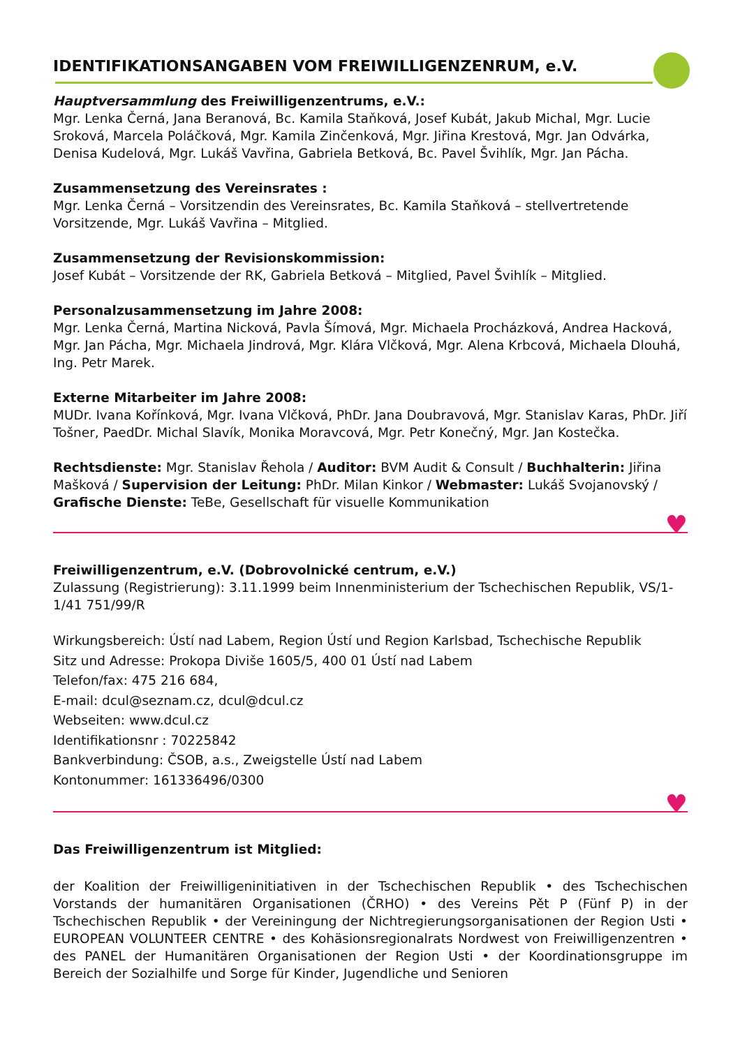IDENTIFIKATIONSANGABEN VOM FREIWILLIGENZENRUM, e.V.
Hauptversammlung des Freiwilligenzentrums, e.V.:
Mgr. Lenka Černá, Jana Beranová, Bc. Kamila Staňková, Josef Kubát, Jakub Michal, Mgr. Lucie Sroková, Marcela Poláčková, Mgr. Kamila Zinčenková, Mgr. Jiřina Krestová, Mgr. Jan Odvárka, Denisa Kudelová, Mgr. Lukáš Vavřina, Gabriela Betková, Bc. Pavel Švihlík, Mgr. Jan Pácha.
Zusammensetzung des Vereinsrates :
Mgr. Lenka Černá – Vorsitzendin des Vereinsrates, Bc. Kamila Staňková – stellvertretende Vorsitzende, Mgr. Lukáš Vavřina – Mitglied.
Zusammensetzung der Revisionskommission:
Josef Kubát – Vorsitzende der RK, Gabriela Betková – Mitglied, Pavel Švihlík – Mitglied.
Personalzusammensetzung im Jahre 2008:
Mgr. Lenka Černá, Martina Nicková, Pavla Šímová, Mgr. Michaela Procházková, Andrea Hacková, Mgr. Jan Pácha, Mgr. Michaela Jindrová, Mgr. Klára Vlčková, Mgr. Alena Krbcová, Michaela Dlouhá, Ing. Petr Marek.
Externe Mitarbeiter im Jahre 2008:
MUDr. Ivana Kořínková, Mgr. Ivana Vlčková, PhDr. Jana Doubravová, Mgr. Stanislav Karas, PhDr. Jiří Tošner, PaedDr. Michal Slavík, Monika Moravcová, Mgr. Petr Konečný, Mgr. Jan Kostečka.
Rechtsdienste: Mgr. Stanislav Řehola / Auditor: BVM Audit & Consult / Buchhalterin: Jiřina Mašková / Supervision der Leitung: PhDr. Milan Kinkor / Webmaster: Lukáš Svojanovský / Grafische Dienste: TeBe, Gesellschaft für visuelle Kommunikation
♥
Freiwilligenzentrum, e.V. (Dobrovolnické centrum, e.V.)
Zulassung (Registrierung): 3.11.1999 beim Innenministerium der Tschechischen Republik, VS/1-1/41 751/99/R
Wirkungsbereich: Ústí nad Labem, Region Ústí und Region Karlsbad, Tschechische Republik
Sitz und Adresse: Prokopa Diviše 1605/5, 400 01 Ústí nad Labem
Telefon/fax: 475 216 684,
E-mail: dcul@seznam.cz, dcul@dcul.cz
Webseiten: www.dcul.cz
Identifikationsnr : 70225842
Bankverbindung: ČSOB, a.s., Zweigstelle Ústí nad Labem
Kontonummer: 161336496/0300
♥
Das Freiwilligenzentrum ist Mitglied:
der Koalition der Freiwilligeninitiativen in der Tschechischen Republik • des Tschechischen Vorstands der humanitären Organisationen (ČRHO) • des Vereins Pět P (Fünf P) in der Tschechischen Republik • der Vereiningung der Nichtregierungsorganisationen der Region Usti • EUROPEAN VOLUNTEER CENTRE • des Kohäsionsregionalrats Nordwest von Freiwilligenzentren • des PANEL der Humanitären Organisationen der Region Usti • der Koordinationsgruppe im Bereich der Sozialhilfe und Sorge für Kinder, Jugendliche und Senioren